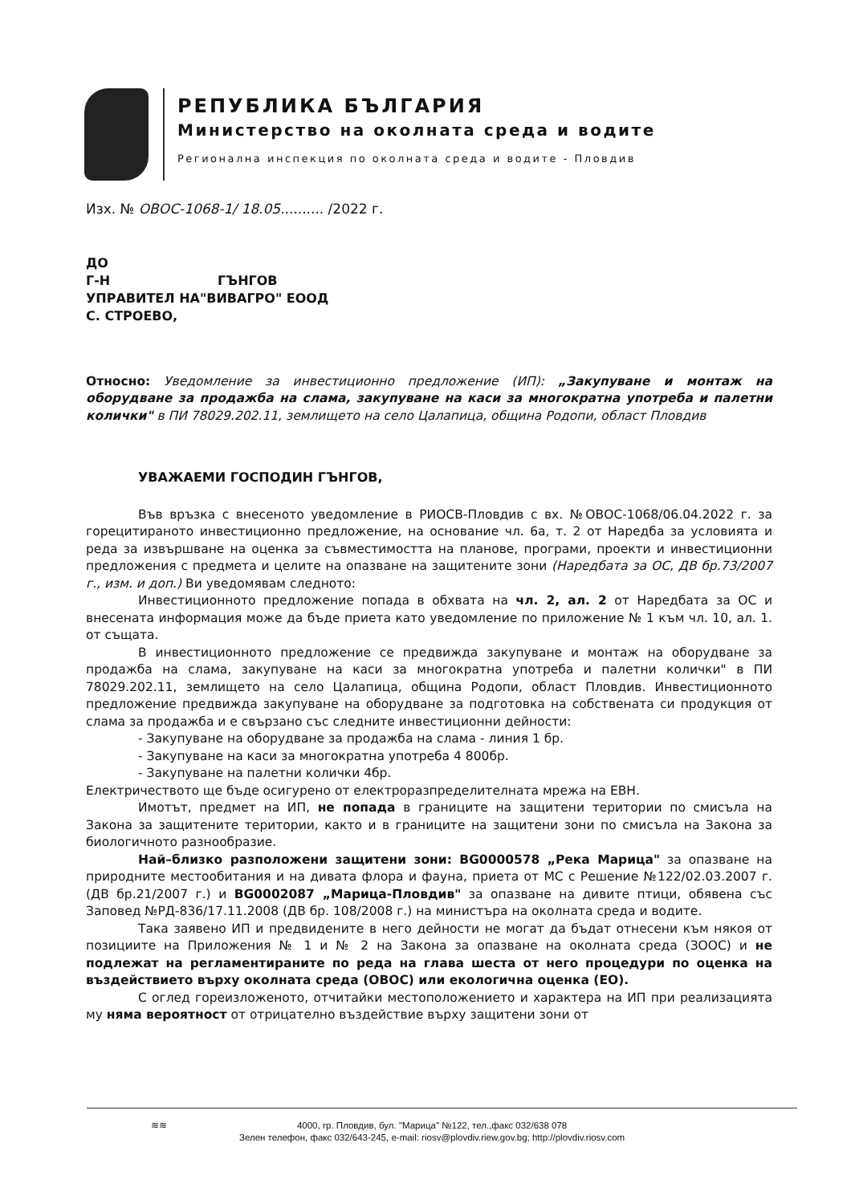РЕПУБЛИКА БЪЛГАРИЯ
Министерство на околната среда и водите
Регионална инспекция по околната среда и водите - Пловдив
Изх. № ОВОС-1068-1/ 18.05.......... /2022 г.
ДО
Г-Н ГЪНГОВ
УПРАВИТЕЛ НА"ВИВАГРО" ЕООД
С. СТРОЕВО,
Относно: Уведомление за инвестиционно предложение (ИП): „Закупуване и монтаж на оборудване за продажба на слама, закупуване на каси за многократна употреба и палетни колички" в ПИ 78029.202.11, землището на село Цалапица, община Родопи, област Пловдив
УВАЖАЕМИ ГОСПОДИН ГЪНГОВ,
Във връзка с внесеното уведомление в РИОСВ-Пловдив с вх. №ОВОС-1068/06.04.2022 г. за горецитираното инвестиционно предложение, на основание чл. 6а, т. 2 от Наредба за условията и реда за извършване на оценка за съвместимостта на планове, програми, проекти и инвестиционни предложения с предмета и целите на опазване на защитените зони (Наредбата за ОС, ДВ бр.73/2007 г., изм. и доп.) Ви уведомявам следното:
Инвестиционното предложение попада в обхвата на чл. 2, ал. 2 от Наредбата за ОС и внесената информация може да бъде приета като уведомление по приложение № 1 към чл. 10, ал. 1. от същата.
В инвестиционното предложение се предвижда закупуване и монтаж на оборудване за продажба на слама, закупуване на каси за многократна употреба и палетни колички" в ПИ 78029.202.11, землището на село Цалапица, община Родопи, област Пловдив. Инвестиционното предложение предвижда закупуване на оборудване за подготовка на собствената си продукция от слама за продажба и е свързано със следните инвестиционни дейности:
- Закупуване на оборудване за продажба на слама - линия 1 бр.
- Закупуване на каси за многократна употреба 4 800бр.
- Закупуване на палетни колички 4бр.
Електричеството ще бъде осигурено от електроразпределителната мрежа на ЕВН.
Имотът, предмет на ИП, не попада в границите на защитени територии по смисъла на Закона за защитените територии, както и в границите на защитени зони по смисъла на Закона за биологичното разнообразие.
Най–близко разположени защитени зони: BG0000578 „Река Марица" за опазване на природните местообитания и на дивата флора и фауна, приета от МС с Решение №122/02.03.2007 г. (ДВ бр.21/2007 г.) и BG0002087 „Марица-Пловдив" за опазване на дивите птици, обявена със Заповед №РД-836/17.11.2008 (ДВ бр. 108/2008 г.) на министъра на околната среда и водите.
Така заявено ИП и предвидените в него дейности не могат да бъдат отнесени към някоя от позициите на Приложения № 1 и № 2 на Закона за опазване на околната среда (ЗООС) и не подлежат на регламентираните по реда на глава шеста от него процедури по оценка на въздействието върху околната среда (ОВОС) или екологична оценка (ЕО).
С оглед гореизложеното, отчитайки местоположението и характера на ИП при реализацията му няма вероятност от отрицателно въздействие върху защитени зони от
≋≋ 4000, гр. Пловдив, бул. "Марица" №122, тел.,факс 032/638 078
Зелен телефон, факс 032/643-245, e-mail: riosv@plovdiv.riew.gov.bg; http://plovdiv.riosv.com